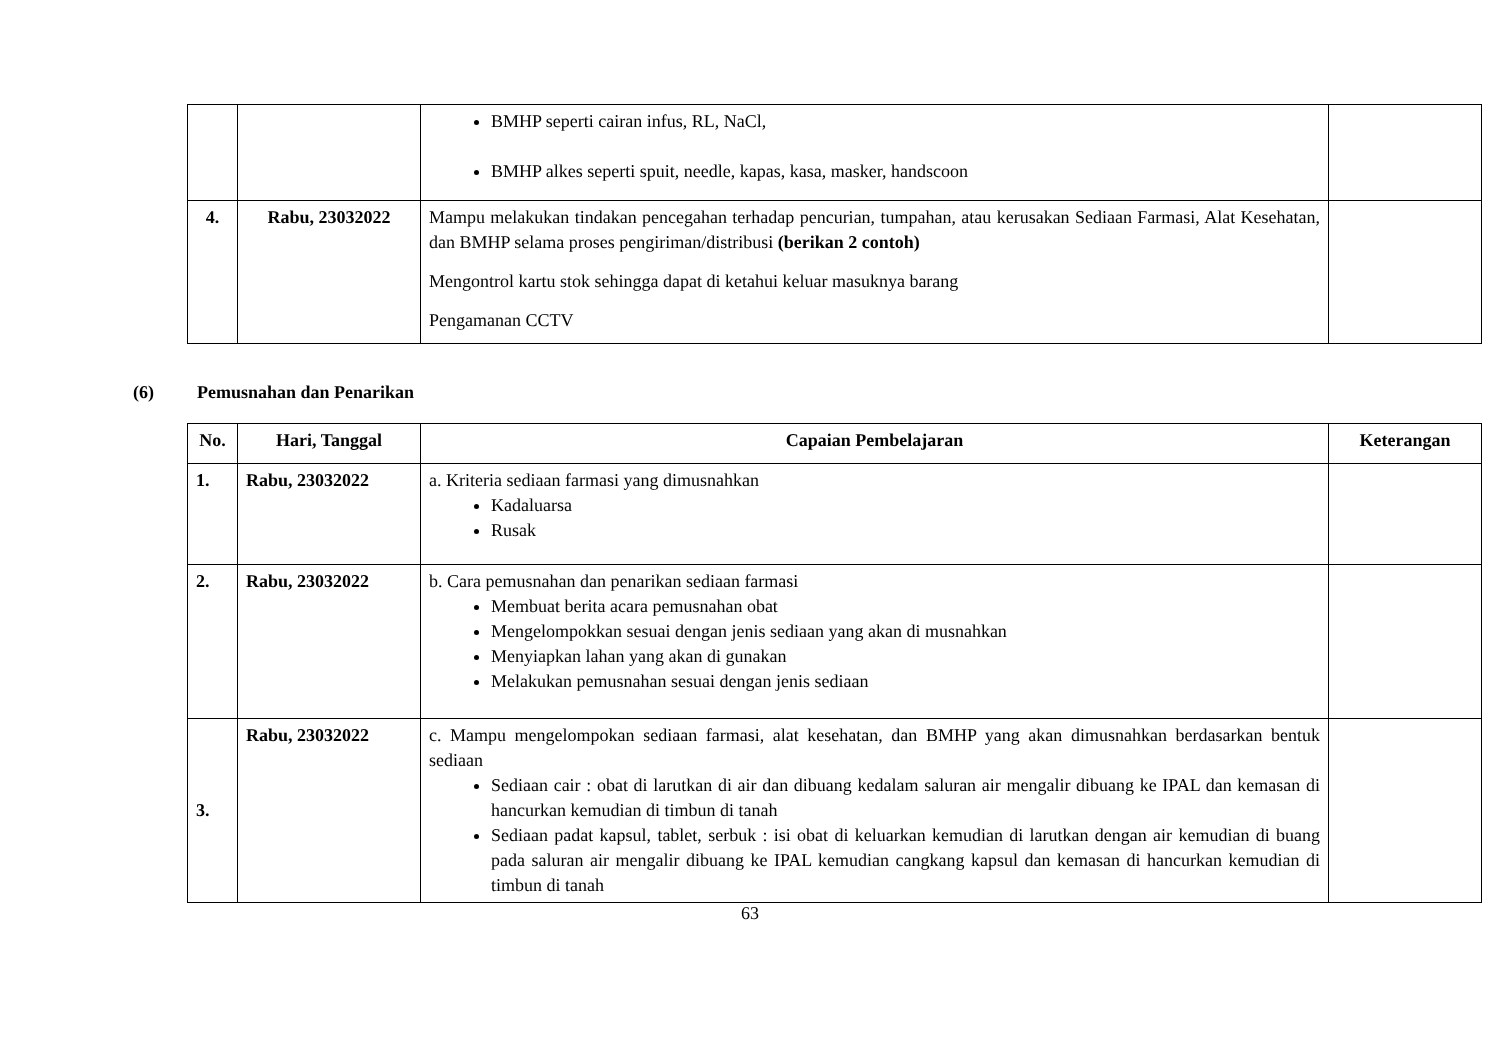| | | BMHP seperti cairan infus, RL, NaCl, BMHP alkes seperti spuit, needle, kapas, kasa, masker, handscoon | |
| 4. | Rabu, 23032022 | Mampu melakukan tindakan pencegahan terhadap pencurian, tumpahan, atau kerusakan Sediaan Farmasi, Alat Kesehatan, dan BMHP selama proses pengiriman/distribusi (berikan 2 contoh) Mengontrol kartu stok sehingga dapat di ketahui keluar masuknya barang Pengamanan CCTV | |
(6) Pemusnahan dan Penarikan
| No. | Hari, Tanggal | Capaian Pembelajaran | Keterangan |
| --- | --- | --- | --- |
| 1. | Rabu, 23032022 | a. Kriteria sediaan farmasi yang dimusnahkan Kadaluarsa Rusak | |
| 2. | Rabu, 23032022 | b. Cara pemusnahan dan penarikan sediaan farmasi Membuat berita acara pemusnahan obat Mengelompokkan sesuai dengan jenis sediaan yang akan di musnahkan Menyiapkan lahan yang akan di gunakan Melakukan pemusnahan sesuai dengan jenis sediaan | |
| 3. | Rabu, 23032022 | c. Mampu mengelompokan sediaan farmasi, alat kesehatan, dan BMHP yang akan dimusnahkan berdasarkan bentuk sediaan Sediaan cair : obat di larutkan di air dan dibuang kedalam saluran air mengalir dibuang ke IPAL dan kemasan di hancurkan kemudian di timbun di tanah Sediaan padat kapsul, tablet, serbuk : isi obat di keluarkan kemudian di larutkan dengan air kemudian di buang pada saluran air mengalir dibuang ke IPAL kemudian cangkang kapsul dan kemasan di hancurkan kemudian di timbun di tanah | |
63